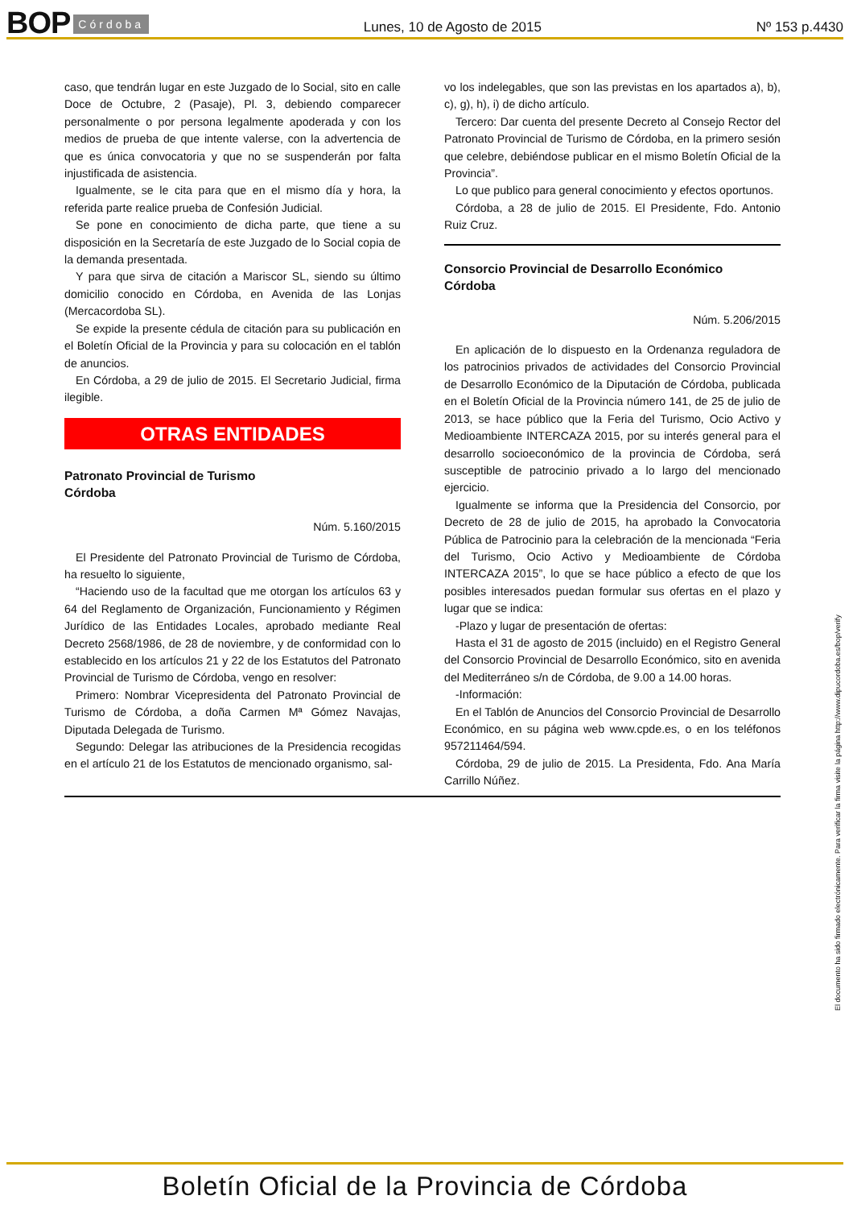BOP Córdoba Lunes, 10 de Agosto de 2015 Nº 153 p.4430
caso, que tendrán lugar en este Juzgado de lo Social, sito en calle Doce de Octubre, 2 (Pasaje), Pl. 3, debiendo comparecer personalmente o por persona legalmente apoderada y con los medios de prueba de que intente valerse, con la advertencia de que es única convocatoria y que no se suspenderán por falta injustificada de asistencia.
Igualmente, se le cita para que en el mismo día y hora, la referida parte realice prueba de Confesión Judicial.
Se pone en conocimiento de dicha parte, que tiene a su disposición en la Secretaría de este Juzgado de lo Social copia de la demanda presentada.
Y para que sirva de citación a Mariscor SL, siendo su último domicilio conocido en Córdoba, en Avenida de las Lonjas (Mercacordoba SL).
Se expide la presente cédula de citación para su publicación en el Boletín Oficial de la Provincia y para su colocación en el tablón de anuncios.
En Córdoba, a 29 de julio de 2015. El Secretario Judicial, firma ilegible.
OTRAS ENTIDADES
Patronato Provincial de Turismo
Córdoba
Núm. 5.160/2015
El Presidente del Patronato Provincial de Turismo de Córdoba, ha resuelto lo siguiente,
“Haciendo uso de la facultad que me otorgan los artículos 63 y 64 del Reglamento de Organización, Funcionamiento y Régimen Jurídico de las Entidades Locales, aprobado mediante Real Decreto 2568/1986, de 28 de noviembre, y de conformidad con lo establecido en los artículos 21 y 22 de los Estatutos del Patronato Provincial de Turismo de Córdoba, vengo en resolver:
Primero: Nombrar Vicepresidenta del Patronato Provincial de Turismo de Córdoba, a doña Carmen Mª Gómez Navajas, Diputada Delegada de Turismo.
Segundo: Delegar las atribuciones de la Presidencia recogidas en el artículo 21 de los Estatutos de mencionado organismo, sal-
vo los indelegables, que son las previstas en los apartados a), b), c), g), h), i) de dicho artículo.
Tercero: Dar cuenta del presente Decreto al Consejo Rector del Patronato Provincial de Turismo de Córdoba, en la primero sesión que celebre, debiéndose publicar en el mismo Boletín Oficial de la Provincia”.
Lo que publico para general conocimiento y efectos oportunos.
Córdoba, a 28 de julio de 2015. El Presidente, Fdo. Antonio Ruiz Cruz.
Consorcio Provincial de Desarrollo Económico
Córdoba
Núm. 5.206/2015
En aplicación de lo dispuesto en la Ordenanza reguladora de los patrocinios privados de actividades del Consorcio Provincial de Desarrollo Económico de la Diputación de Córdoba, publicada en el Boletín Oficial de la Provincia número 141, de 25 de julio de 2013, se hace público que la Feria del Turismo, Ocio Activo y Medioambiente INTERCAZA 2015, por su interés general para el desarrollo socioeconómico de la provincia de Córdoba, será susceptible de patrocinio privado a lo largo del mencionado ejercicio.
Igualmente se informa que la Presidencia del Consorcio, por Decreto de 28 de julio de 2015, ha aprobado la Convocatoria Pública de Patrocinio para la celebración de la mencionada “Feria del Turismo, Ocio Activo y Medioambiente de Córdoba INTERCAZA 2015”, lo que se hace público a efecto de que los posibles interesados puedan formular sus ofertas en el plazo y lugar que se indica:
-Plazo y lugar de presentación de ofertas:
Hasta el 31 de agosto de 2015 (incluido) en el Registro General del Consorcio Provincial de Desarrollo Económico, sito en avenida del Mediterráneo s/n de Córdoba, de 9.00 a 14.00 horas.
-Información:
En el Tablón de Anuncios del Consorcio Provincial de Desarrollo Económico, en su página web www.cpde.es, o en los teléfonos 957211464/594.
Córdoba, 29 de julio de 2015. La Presidenta, Fdo. Ana María Carrillo Núñez.
El documento ha sido firmado electrónicamente. Para verificar la firma visite la página http://www.dipucordoba.es/bop/verify
Boletín Oficial de la Provincia de Córdoba